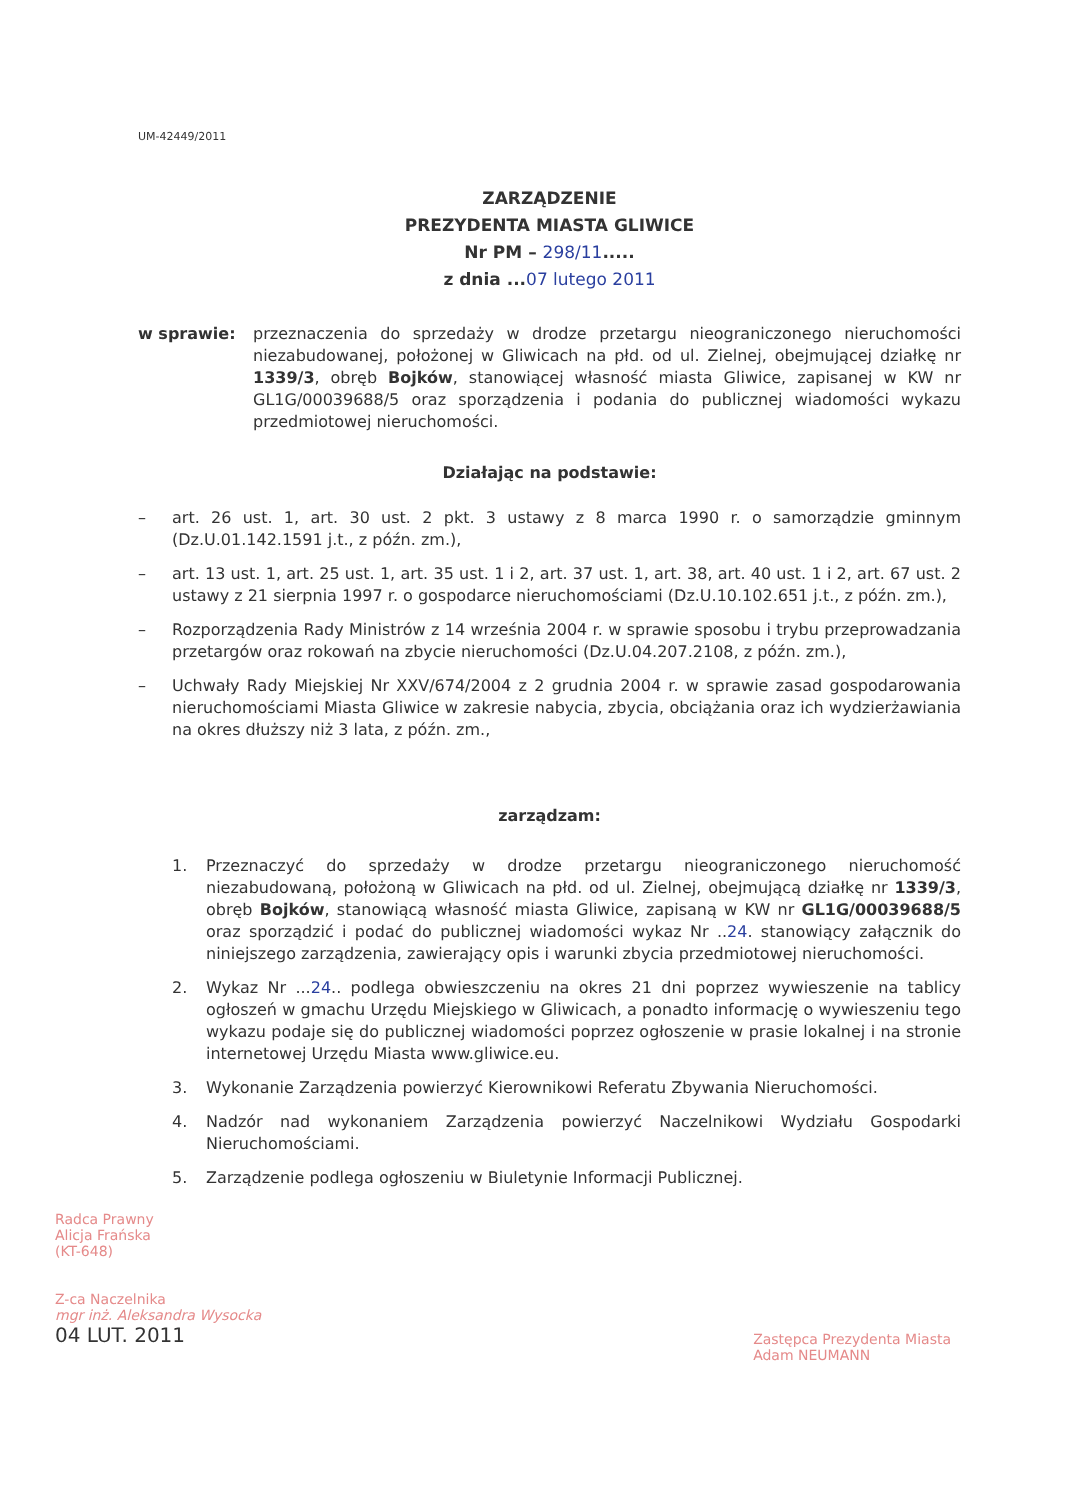UM-42449/2011
ZARZĄDZENIE
PREZYDENTA MIASTA GLIWICE
Nr PM – 298/11.....
z dnia ...07 lutego 2011
w sprawie: przeznaczenia do sprzedaży w drodze przetargu nieograniczonego nieruchomości niezabudowanej, położonej w Gliwicach na płd. od ul. Zielnej, obejmującej działkę nr 1339/3, obręb Bojków, stanowiącej własność miasta Gliwice, zapisanej w KW nr GL1G/00039688/5 oraz sporządzenia i podania do publicznej wiadomości wykazu przedmiotowej nieruchomości.
Działając na podstawie:
– art. 26 ust. 1, art. 30 ust. 2 pkt. 3 ustawy z 8 marca 1990 r. o samorządzie gminnym (Dz.U.01.142.1591 j.t., z późn. zm.),
– art. 13 ust. 1, art. 25 ust. 1, art. 35 ust. 1 i 2, art. 37 ust. 1, art. 38, art. 40 ust. 1 i 2, art. 67 ust. 2 ustawy z 21 sierpnia 1997 r. o gospodarce nieruchomościami (Dz.U.10.102.651 j.t., z późn. zm.),
– Rozporządzenia Rady Ministrów z 14 września 2004 r. w sprawie sposobu i trybu przeprowadzania przetargów oraz rokowań na zbycie nieruchomości (Dz.U.04.207.2108, z późn. zm.),
– Uchwały Rady Miejskiej Nr XXV/674/2004 z 2 grudnia 2004 r. w sprawie zasad gospodarowania nieruchomościami Miasta Gliwice w zakresie nabycia, zbycia, obciążania oraz ich wydzierżawiania na okres dłuższy niż 3 lata, z późn. zm.,
zarządzam:
1. Przeznaczyć do sprzedaży w drodze przetargu nieograniczonego nieruchomość niezabudowaną, położoną w Gliwicach na płd. od ul. Zielnej, obejmującą działkę nr 1339/3, obręb Bojków, stanowiącą własność miasta Gliwice, zapisaną w KW nr GL1G/00039688/5 oraz sporządzić i podać do publicznej wiadomości wykaz Nr ..24. stanowiący załącznik do niniejszego zarządzenia, zawierający opis i warunki zbycia przedmiotowej nieruchomości.
2. Wykaz Nr ...24.. podlega obwieszczeniu na okres 21 dni poprzez wywieszenie na tablicy ogłoszeń w gmachu Urzędu Miejskiego w Gliwicach, a ponadto informację o wywieszeniu tego wykazu podaje się do publicznej wiadomości poprzez ogłoszenie w prasie lokalnej i na stronie internetowej Urzędu Miasta www.gliwice.eu.
3. Wykonanie Zarządzenia powierzyć Kierownikowi Referatu Zbywania Nieruchomości.
4. Nadzór nad wykonaniem Zarządzenia powierzyć Naczelnikowi Wydziału Gospodarki Nieruchomościami.
5. Zarządzenie podlega ogłoszeniu w Biuletynie Informacji Publicznej.
Radca Prawny
Alicja Frańska
(KT-648)
Z-ca Naczelnika
mgr inż. Aleksandra Wysocka
04 LUT. 2011
Zastępca Prezydenta Miasta
Adam NEUMANN